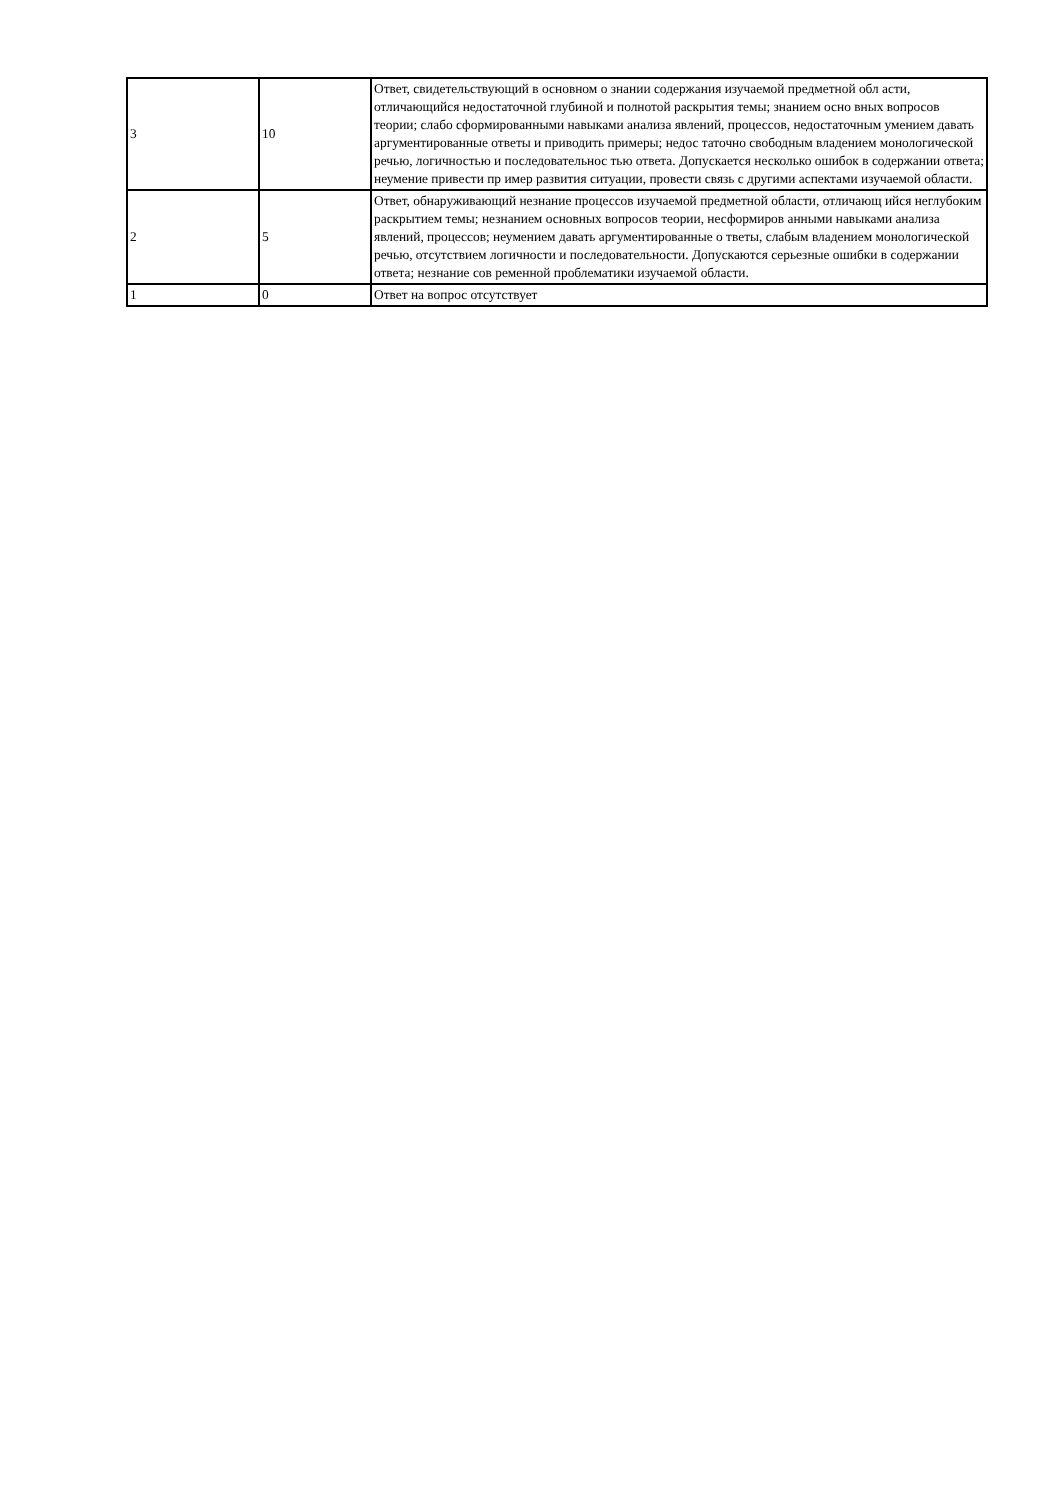| 3 | 10 | Ответ, свидетельствующий в основном о знании содержания изучаемой предметной обл асти, отличающийся недостаточной глубиной и полнотой раскрытия темы; знанием осно вных вопросов теории; слабо сформированными навыками анализа явлений, процессов, недостаточным умением давать аргументированные ответы и приводить примеры; недос таточно свободным владением монологической речью, логичностью и последовательнос тью ответа. Допускается несколько ошибок в содержании ответа; неумение привести пр имер развития ситуации, провести связь с другими аспектами изучаемой области. |
| 2 | 5 | Ответ, обнаруживающий незнание процессов изучаемой предметной области, отличающ ийся неглубоким раскрытием темы; незнанием основных вопросов теории, несформиров анными навыками анализа явлений, процессов; неумением давать аргументированные о тветы, слабым владением монологической речью, отсутствием логичности и последовательности. Допускаются серьезные ошибки в содержании ответа; незнание сов ременной проблематики изучаемой области. |
| 1 | 0 | Ответ на вопрос отсутствует |